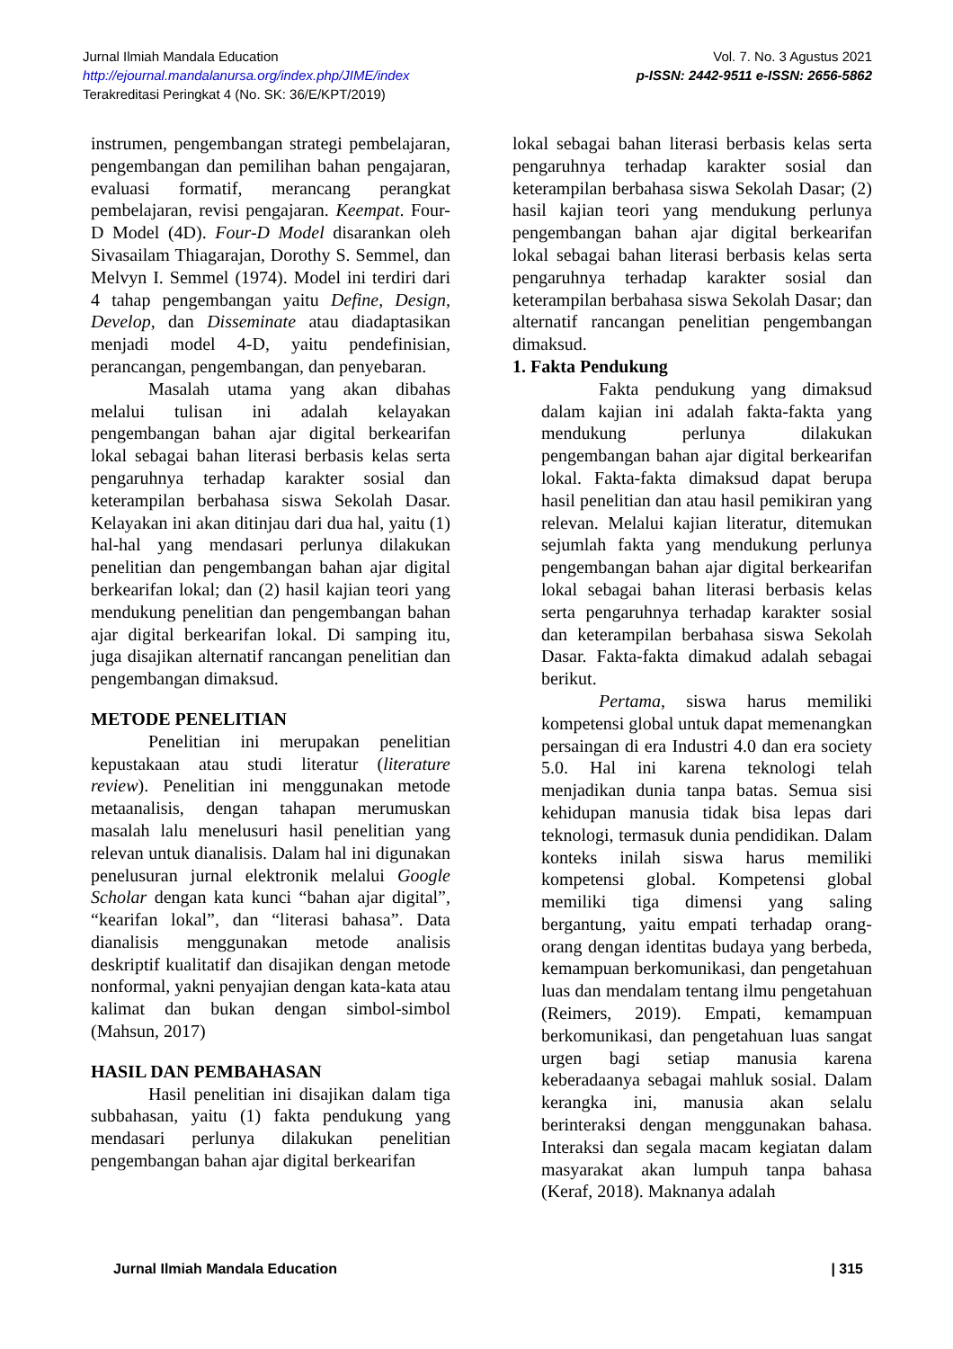Jurnal Ilmiah Mandala Education
http://ejournal.mandalanursa.org/index.php/JIME/index
Terakreditasi Peringkat 4 (No. SK: 36/E/KPT/2019)
Vol. 7. No. 3 Agustus 2021
p-ISSN: 2442-9511 e-ISSN: 2656-5862
instrumen, pengembangan strategi pembelajaran, pengembangan dan pemilihan bahan pengajaran, evaluasi formatif, merancang perangkat pembelajaran, revisi pengajaran. Keempat. Four-D Model (4D). Four-D Model disarankan oleh Sivasailam Thiagarajan, Dorothy S. Semmel, dan Melvyn I. Semmel (1974). Model ini terdiri dari 4 tahap pengembangan yaitu Define, Design, Develop, dan Disseminate atau diadaptasikan menjadi model 4-D, yaitu pendefinisian, perancangan, pengembangan, dan penyebaran.
Masalah utama yang akan dibahas melalui tulisan ini adalah kelayakan pengembangan bahan ajar digital berkearifan lokal sebagai bahan literasi berbasis kelas serta pengaruhnya terhadap karakter sosial dan keterampilan berbahasa siswa Sekolah Dasar. Kelayakan ini akan ditinjau dari dua hal, yaitu (1) hal-hal yang mendasari perlunya dilakukan penelitian dan pengembangan bahan ajar digital berkearifan lokal; dan (2) hasil kajian teori yang mendukung penelitian dan pengembangan bahan ajar digital berkearifan lokal. Di samping itu, juga disajikan alternatif rancangan penelitian dan pengembangan dimaksud.
METODE PENELITIAN
Penelitian ini merupakan penelitian kepustakaan atau studi literatur (literature review). Penelitian ini menggunakan metode metaanalisis, dengan tahapan merumuskan masalah lalu menelusuri hasil penelitian yang relevan untuk dianalisis. Dalam hal ini digunakan penelusuran jurnal elektronik melalui Google Scholar dengan kata kunci “bahan ajar digital”, “kearifan lokal”, dan “literasi bahasa”. Data dianalisis menggunakan metode analisis deskriptif kualitatif dan disajikan dengan metode nonformal, yakni penyajian dengan kata-kata atau kalimat dan bukan dengan simbol-simbol (Mahsun, 2017)
HASIL DAN PEMBAHASAN
Hasil penelitian ini disajikan dalam tiga subbahasan, yaitu (1) fakta pendukung yang mendasari perlunya dilakukan penelitian pengembangan bahan ajar digital berkearifan
lokal sebagai bahan literasi berbasis kelas serta pengaruhnya terhadap karakter sosial dan keterampilan berbahasa siswa Sekolah Dasar; (2) hasil kajian teori yang mendukung perlunya pengembangan bahan ajar digital berkearifan lokal sebagai bahan literasi berbasis kelas serta pengaruhnya terhadap karakter sosial dan keterampilan berbahasa siswa Sekolah Dasar; dan alternatif rancangan penelitian pengembangan dimaksud.
1. Fakta Pendukung
Fakta pendukung yang dimaksud dalam kajian ini adalah fakta-fakta yang mendukung perlunya dilakukan pengembangan bahan ajar digital berkearifan lokal. Fakta-fakta dimaksud dapat berupa hasil penelitian dan atau hasil pemikiran yang relevan. Melalui kajian literatur, ditemukan sejumlah fakta yang mendukung perlunya pengembangan bahan ajar digital berkearifan lokal sebagai bahan literasi berbasis kelas serta pengaruhnya terhadap karakter sosial dan keterampilan berbahasa siswa Sekolah Dasar. Fakta-fakta dimakud adalah sebagai berikut.
Pertama, siswa harus memiliki kompetensi global untuk dapat memenangkan persaingan di era Industri 4.0 dan era society 5.0. Hal ini karena teknologi telah menjadikan dunia tanpa batas. Semua sisi kehidupan manusia tidak bisa lepas dari teknologi, termasuk dunia pendidikan. Dalam konteks inilah siswa harus memiliki kompetensi global. Kompetensi global memiliki tiga dimensi yang saling bergantung, yaitu empati terhadap orang-orang dengan identitas budaya yang berbeda, kemampuan berkomunikasi, dan pengetahuan luas dan mendalam tentang ilmu pengetahuan (Reimers, 2019). Empati, kemampuan berkomunikasi, dan pengetahuan luas sangat urgen bagi setiap manusia karena keberadaanya sebagai mahluk sosial. Dalam kerangka ini, manusia akan selalu berinteraksi dengan menggunakan bahasa. Interaksi dan segala macam kegiatan dalam masyarakat akan lumpuh tanpa bahasa (Keraf, 2018). Maknanya adalah
Jurnal Ilmiah Mandala Education | 315